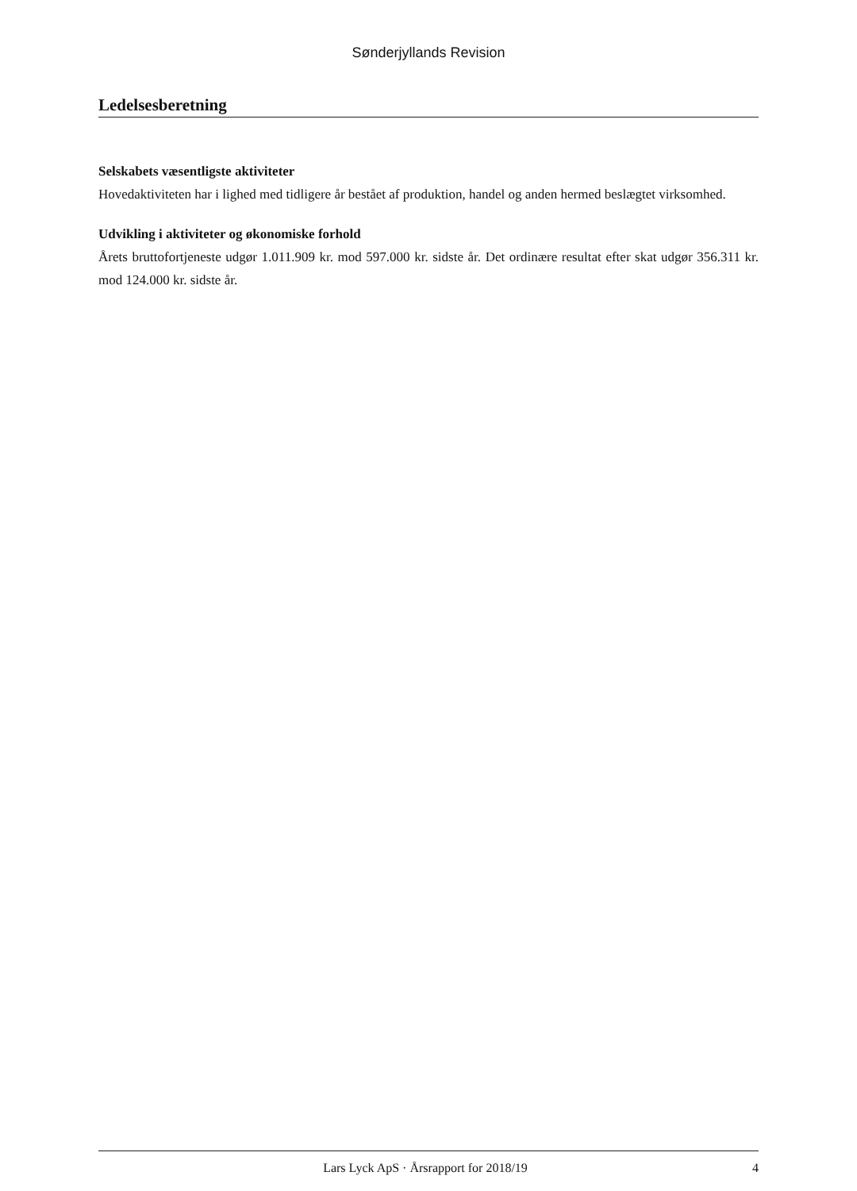Sønderjyllands Revision
Ledelsesberetning
Selskabets væsentligste aktiviteter
Hovedaktiviteten har i lighed med tidligere år bestået af produktion, handel og anden hermed beslægtet virksomhed.
Udvikling i aktiviteter og økonomiske forhold
Årets bruttofortjeneste udgør 1.011.909 kr. mod 597.000 kr. sidste år. Det ordinære resultat efter skat udgør 356.311 kr. mod 124.000 kr. sidste år.
Lars Lyck ApS · Årsrapport for 2018/19 4